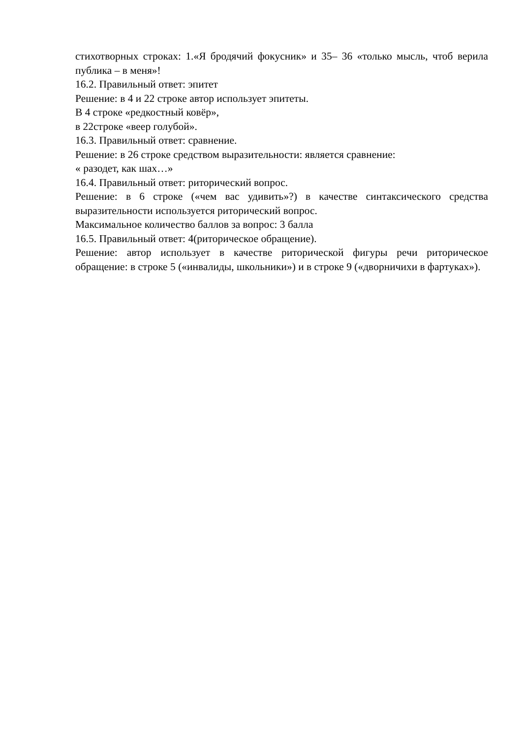стихотворных строках: 1.«Я бродячий фокусник» и 35– 36 «только мысль, чтоб верила публика – в меня»!
16.2. Правильный ответ: эпитет
Решение: в 4 и 22 строке автор использует эпитеты.
В 4 строке «редкостный ковёр»,
в 22строке «веер голубой».
16.3. Правильный ответ: сравнение.
Решение: в 26 строке средством выразительности: является сравнение:
« разодет, как шах…»
16.4. Правильный ответ: риторический вопрос.
Решение: в 6 строке («чем вас удивить»?) в качестве синтаксического средства выразительности используется риторический вопрос.
Максимальное количество баллов за вопрос: 3 балла
16.5. Правильный ответ: 4(риторическое обращение).
Решение: автор использует в качестве риторической фигуры речи риторическое обращение: в строке 5 («инвалиды, школьники») и в строке 9 («дворничихи в фартуках»).